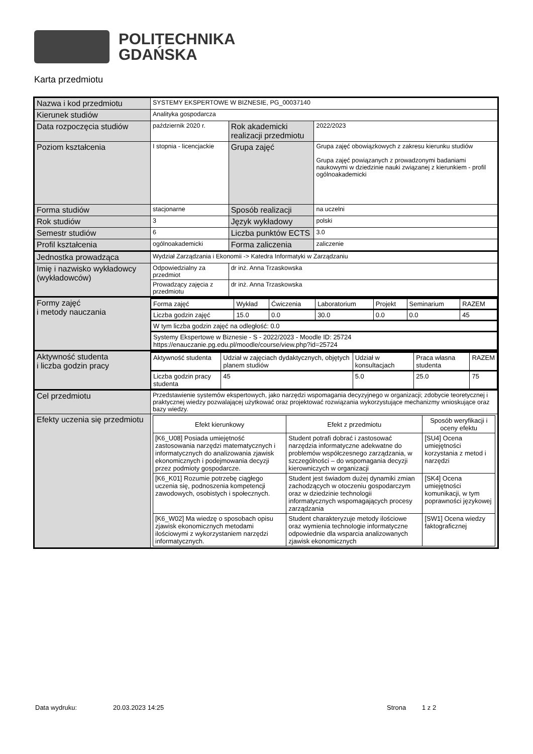POLITECHNIKA
GDAŃSKA
Karta przedmiotu
| Nazwa i kod przedmiotu | SYSTEMY EKSPERTOWE W BIZNESIE, PG_00037140 | | |
| Kierunek studiów | Analityka gospodarcza | | |
| Data rozpoczęcia studiów | październik 2020 r. | Rok akademicki realizacji przedmiotu | 2022/2023 |
| Poziom kształcenia | I stopnia - licencjackie | Grupa zajęć | Grupa zajęć obowiązkowych z zakresu kierunku studiów Grupa zajęć powiązanych z prowadzonymi badaniami naukowymi w dziedzinie nauki związanej z kierunkiem - profil ogólnoakademicki |
| Forma studiów | stacjonarne | Sposób realizacji | na uczelni |
| Rok studiów | 3 | Język wykładowy | polski |
| Semestr studiów | 6 | Liczba punktów ECTS | 3.0 |
| Profil kształcenia | ogólnoakademicki | Forma zaliczenia | zaliczenie |
| Jednostka prowadząca | Wydział Zarządzania i Ekonomii -> Katedra Informatyki w Zarządzaniu | | |
| Imię i nazwisko wykładowcy (wykładowców) | Odpowiedzialny za przedmiot | dr inż. Anna Trzaskowska | |
| | Prowadzący zajęcia z przedmiotu | dr inż. Anna Trzaskowska | |
| Formy zajęć i metody nauczania | / Forma zajęć / Wykład / Ćwiczenia / Laboratorium / Projekt / Seminarium / RAZEM / / Liczba godzin zajęć / 15.0 / 0.0 / 30.0 / 0.0 / 0.0 / 45 / / W tym liczba godzin zajęć na odległość: 0.0 / / / / / / / / Systemy Ekspertowe w Biznesie - S - 2022/2023 - Moodle ID: 25724 https://enauczanie.pg.edu.pl/moodle/course/view.php?id=25724 / / / / / / / | | |
| Aktywność studenta i liczba godzin pracy | / Aktywność studenta / Udział w zajęciach dydaktycznych, objętych planem studiów / Udział w konsultacjach / Praca własna studenta / RAZEM / / Liczba godzin pracy studenta / 45 / 5.0 / 25.0 / 75 / | | |
| Cel przedmiotu | Przedstawienie systemów ekspertowych, jako narzędzi wspomagania decyzyjnego w organizacji; zdobycie teoretycznej i praktycznej wiedzy pozwalającej użytkować oraz projektować rozwiązania wykorzystujące mechanizmy wnioskujące oraz bazy wiedzy. | | |
| Efekty uczenia się przedmiotu | / Efekt kierunkowy / Efekt z przedmiotu / Sposób weryfikacji i oceny efektu / / --- / --- / --- / / [K6_U08] Posiada umiejętność zastosowania narzędzi matematycznych i informatycznych do analizowania zjawisk ekonomicznych i podejmowania decyzji przez podmioty gospodarcze. / Student potrafi dobrać i zastosować narzędzia informatyczne adekwatne do problemów współczesnego zarządzania, w szczególności – do wspomagania decyzji kierowniczych w organizacji / [SU4] Ocena umiejętności korzystania z metod i narzędzi / / [K6_K01] Rozumie potrzebę ciągłego uczenia się, podnoszenia kompetencji zawodowych, osobistych i społecznych. / Student jest świadom dużej dynamiki zmian zachodzących w otoczeniu gospodarczym oraz w dziedzinie technologii informatycznych wspomagających procesy zarządzania / [SK4] Ocena umiejętności komunikacji, w tym poprawności językowej / / [K6_W02] Ma wiedzę o sposobach opisu zjawisk ekonomicznych metodami ilościowymi z wykorzystaniem narzędzi informatycznych. / Student charakteryzuje metody ilościowe oraz wymienia technologie informatyczne odpowiednie dla wsparcia analizowanych zjawisk ekonomicznych / [SW1] Ocena wiedzy faktograficznej / | | |
Data wydruku: 20.03.2023 14:25 Strona 1 z 2